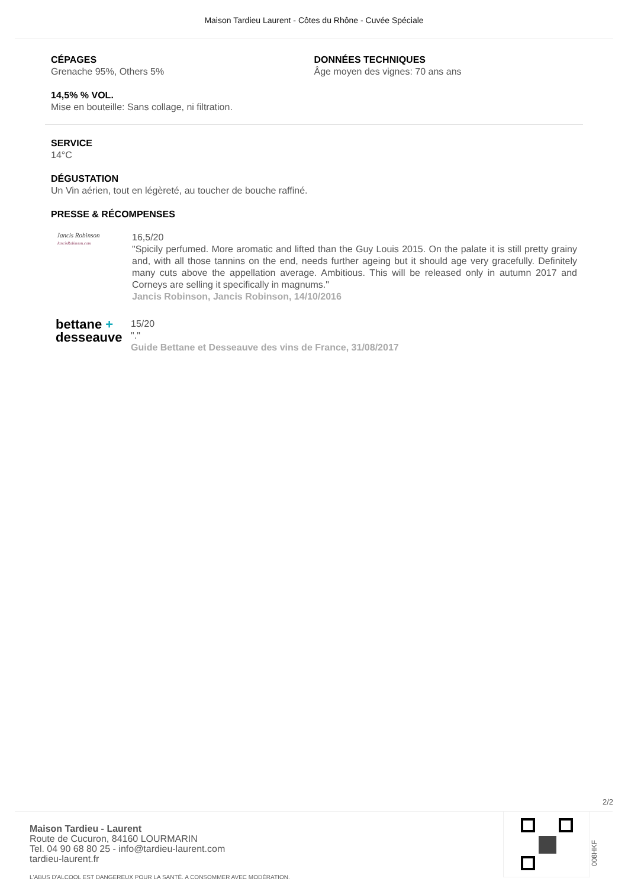Maison Tardieu Laurent - Côtes du Rhône - Cuvée Spéciale
CÉPAGES
Grenache 95%, Others 5%
DONNÉES TECHNIQUES
Âge moyen des vignes: 70 ans ans
14,5% % VOL.
Mise en bouteille: Sans collage, ni filtration.
SERVICE
14°C
DÉGUSTATION
Un Vin aérien, tout en légèreté, au toucher de bouche raffiné.
PRESSE & RÉCOMPENSES
Jancis Robinson
JancisRobinson.com
16,5/20
"Spicily perfumed. More aromatic and lifted than the Guy Louis 2015. On the palate it is still pretty grainy and, with all those tannins on the end, needs further ageing but it should age very gracefully. Definitely many cuts above the appellation average. Ambitious. This will be released only in autumn 2017 and Corneys are selling it specifically in magnums."
Jancis Robinson, Jancis Robinson, 14/10/2016
bettane +
desseauve
15/20
"."
Guide Bettane et Desseauve des vins de France, 31/08/2017
2/2
Maison Tardieu - Laurent
Route de Cucuron, 84160 LOURMARIN
Tel. 04 90 68 80 25 - info@tardieu-laurent.com
tardieu-laurent.fr
L'ABUS D'ALCOOL EST DANGEREUX POUR LA SANTÉ. A CONSOMMER AVEC MODÉRATION.
008HKF